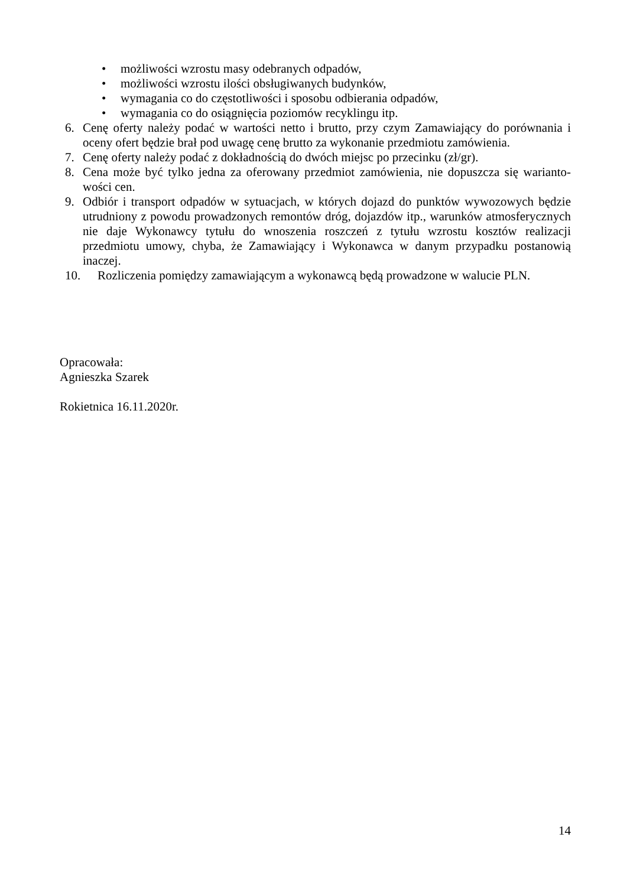• możliwości wzrostu masy odebranych odpadów,
• możliwości wzrostu ilości obsługiwanych budynków,
• wymagania co do częstotliwości i sposobu odbierania odpadów,
• wymagania co do osiągnięcia poziomów recyklingu itp.
6. Cenę oferty należy podać w wartości netto i brutto, przy czym Zamawiający do porównania i oceny ofert będzie brał pod uwagę cenę brutto za wykonanie przedmiotu zamówienia.
7. Cenę oferty należy podać z dokładnością do dwóch miejsc po przecinku (zł/gr).
8. Cena może być tylko jedna za oferowany przedmiot zamówienia, nie dopuszcza się warianto­wości cen.
9. Odbiór i transport odpadów w sytuacjach, w których dojazd do punktów wywozowych będzie utrudniony z powodu prowadzonych remontów dróg, dojazdów itp., warunków atmosferycz­nych nie daje Wykonawcy tytułu do wnoszenia roszczeń z tytułu wzrostu kosztów realizacji przedmiotu umowy, chyba, że Zamawiający i Wykonawca w danym przypadku postanowią inaczej.
10. Rozliczenia pomiędzy zamawiającym a wykonawcą będą prowadzone w walucie PLN.
Opracowała:
Agnieszka Szarek
Rokietnica 16.11.2020r.
14